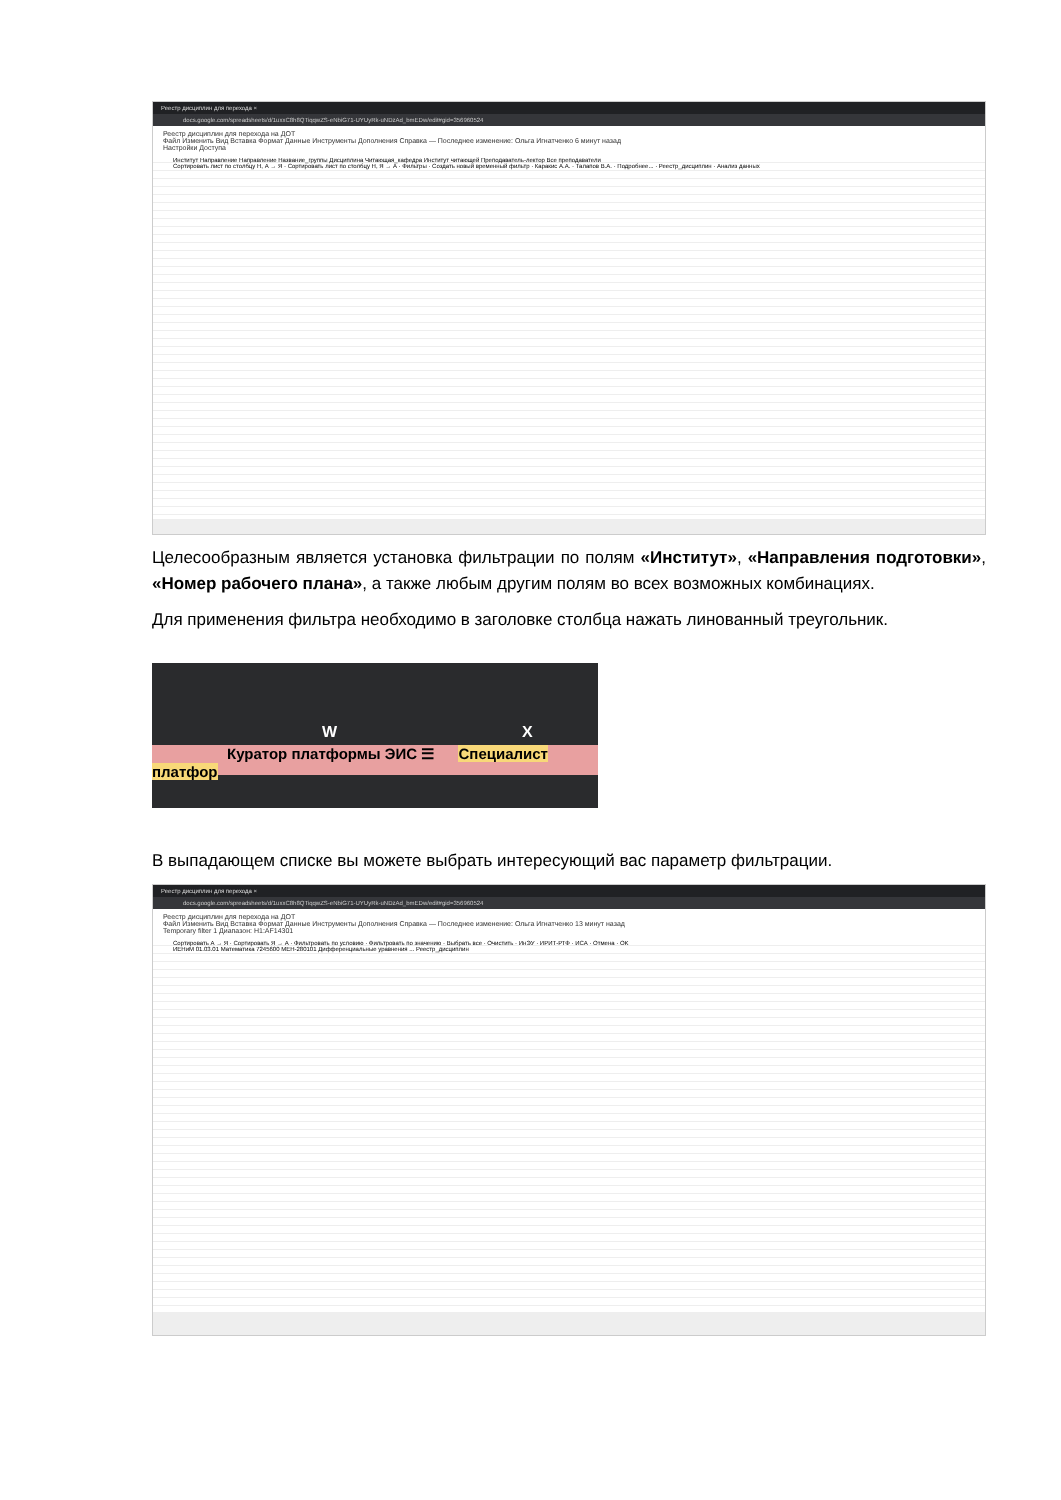Реестр дисциплин для перехода ×
docs.google.com/spreadsheets/d/1uxxC8h8QTiqqwZS-eNbiG71-UYUyRk-uNDzAd_bmEDw/edit#gid=356960524
Реестр дисциплин для перехода на ДОТ
Файл Изменить Вид Вставка Формат Данные Инструменты Дополнения Справка — Последнее изменение: Ольга Игнатченко 6 минут назад
Настройки Доступа
Институт Направление Направление Название_группы Дисциплина Читающая_кафедра Институт читающей Преподаватель-лектор Все преподаватели
Сортировать лист по столбцу H, А → Я · Сортировать лист по столбцу H, Я → А · Фильтры · Создать новый временный фильтр · Каракис А.А. · Талапов В.А. · Подробнее... · Реестр_дисциплин · Анализ данных
Целесообразным является установка фильтрации по полям «Институт», «Направления подготовки», «Номер рабочего плана», а также любым другим полям во всех возможных комбинациях.
Для применения фильтра необходимо в заголовке столбца нажать линованный треугольник.
W X
Куратор платформы ЭИС ☰ Специалист платфор
В выпадающем списке вы можете выбрать интересующий вас параметр фильтрации.
Реестр дисциплин для перехода ×
docs.google.com/spreadsheets/d/1uxxC8h8QTiqqwZS-eNbiG71-UYUyRk-uNDzAd_bmEDw/edit#gid=356960524
Реестр дисциплин для перехода на ДОТ
Файл Изменить Вид Вставка Формат Данные Инструменты Дополнения Справка — Последнее изменение: Ольга Игнатченко 13 минут назад
Temporary filter 1 Диапазон: H1:AF14301
Сортировать А → Я · Сортировать Я → А · Фильтровать по условию · Фильтровать по значению · Выбрать все · Очистить · ИнЭУ · ИРИТ-РТФ · ИСА · Отмена · OK
ИЕНиМ 01.03.01 Математика 7245600 МЕН-280101 Дифференциальные уравнения ... Реестр_дисциплин